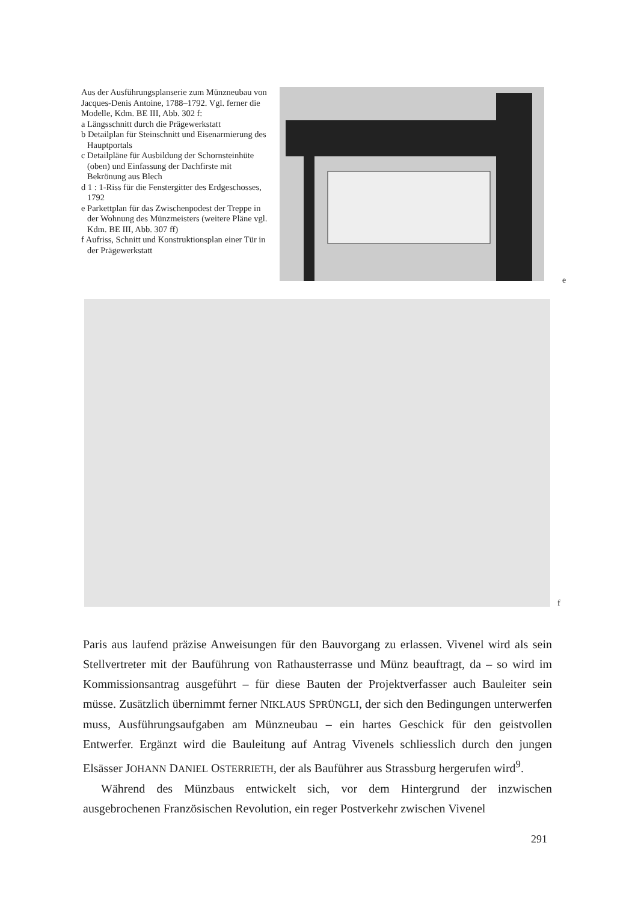Aus der Ausführungsplanserie zum Münzneubau von Jacques-Denis Antoine, 1788–1792. Vgl. ferner die Modelle, Kdm. BE III, Abb. 302 f:
a Längsschnitt durch die Prägewerkstatt
b Detailplan für Steinschnitt und Eisenarmierung des Hauptportals
c Detailpläne für Ausbildung der Schornsteinhüte (oben) und Einfassung der Dachfirste mit Bekrönung aus Blech
d 1 : 1-Riss für die Fenstergitter des Erdgeschosses, 1792
e Parkettplan für das Zwischenpodest der Treppe in der Wohnung des Münzmeisters (weitere Pläne vgl. Kdm. BE III, Abb. 307 ff)
f Aufriss, Schnitt und Konstruktionsplan einer Tür in der Prägewerkstatt
e
f
Paris aus laufend präzise Anweisungen für den Bauvorgang zu erlassen. Vivenel wird als sein Stellvertreter mit der Bauführung von Rathausterrasse und Münz beauftragt, da – so wird im Kommissionsantrag ausgeführt – für diese Bauten der Projektverfasser auch Bauleiter sein müsse. Zusätzlich übernimmt ferner NIKLAUS SPRÜNGLI, der sich den Bedingungen unterwerfen muss, Ausführungsaufgaben am Münzneubau – ein hartes Geschick für den geistvollen Entwerfer. Ergänzt wird die Bauleitung auf Antrag Vivenels schliesslich durch den jungen Elsässer JOHANN DANIEL OSTERRIETH, der als Bauführer aus Strassburg hergerufen wird<sup>9</sup>.
Während des Münzbaus entwickelt sich, vor dem Hintergrund der inzwischen ausgebrochenen Französischen Revolution, ein reger Postverkehr zwischen Vivenel
291